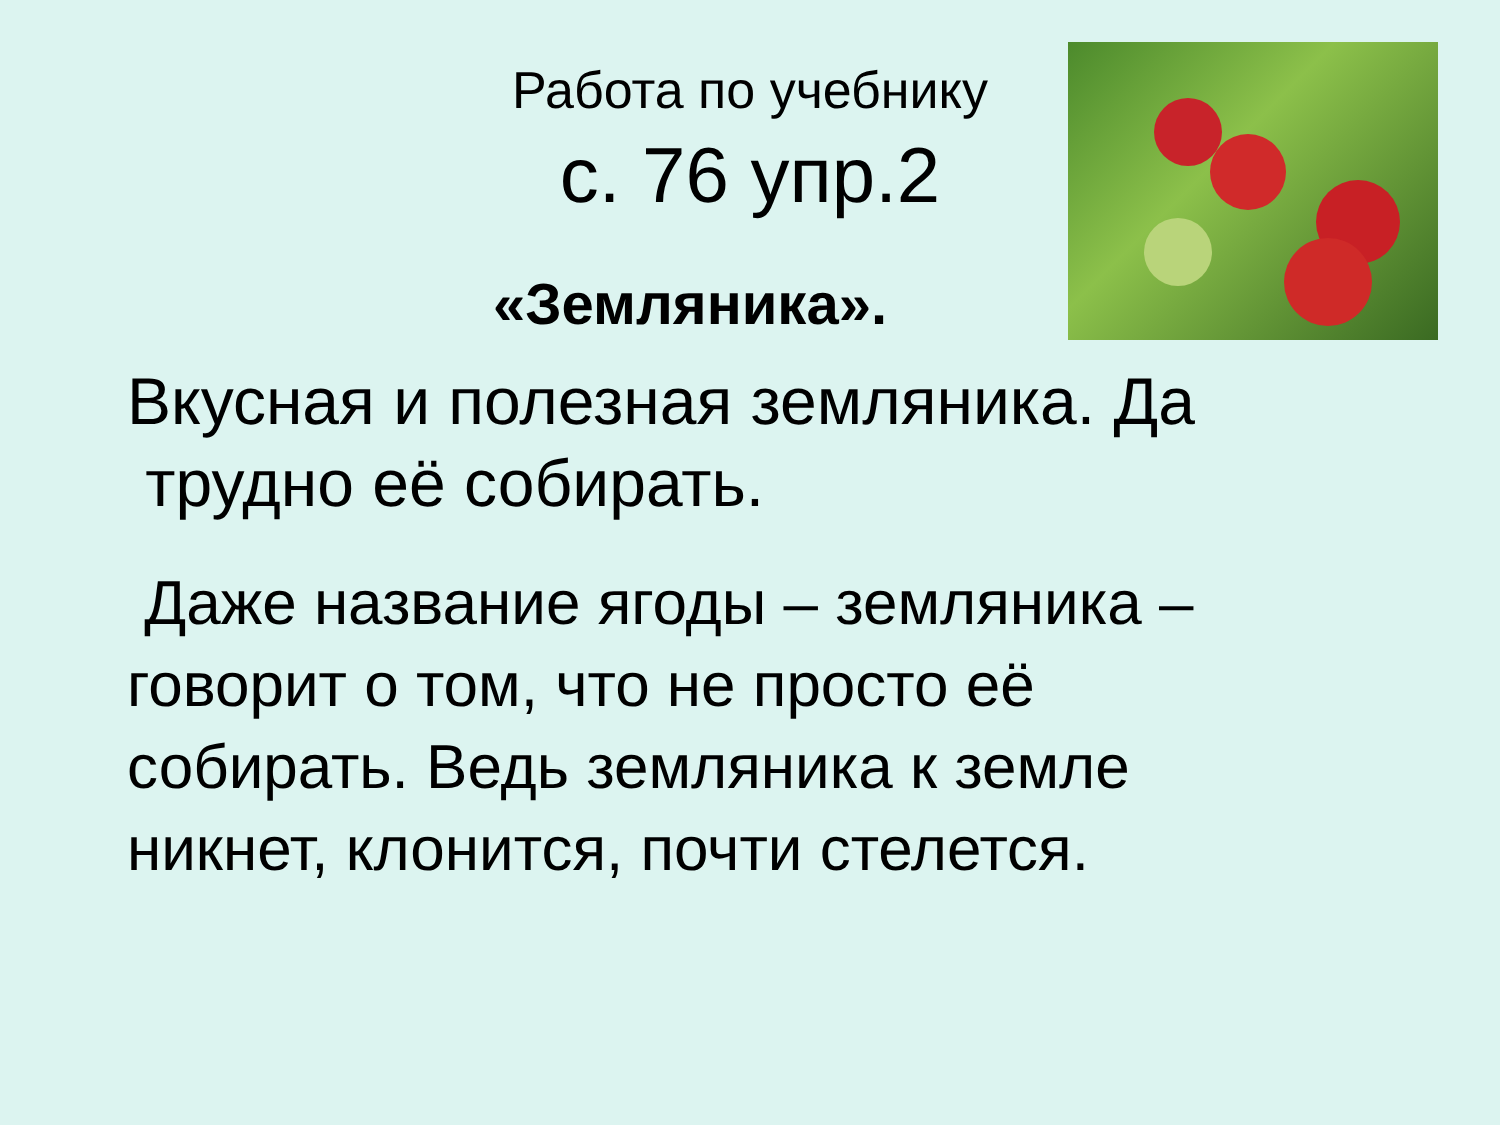Работа по учебнику
с. 76 упр.2
«Земляника».
Вкусная и полезная земляника. Да
трудно её собирать.
Даже название ягоды – земляника –
говорит о том, что не просто её
собирать. Ведь земляника к земле
никнет, клонится, почти стелется.